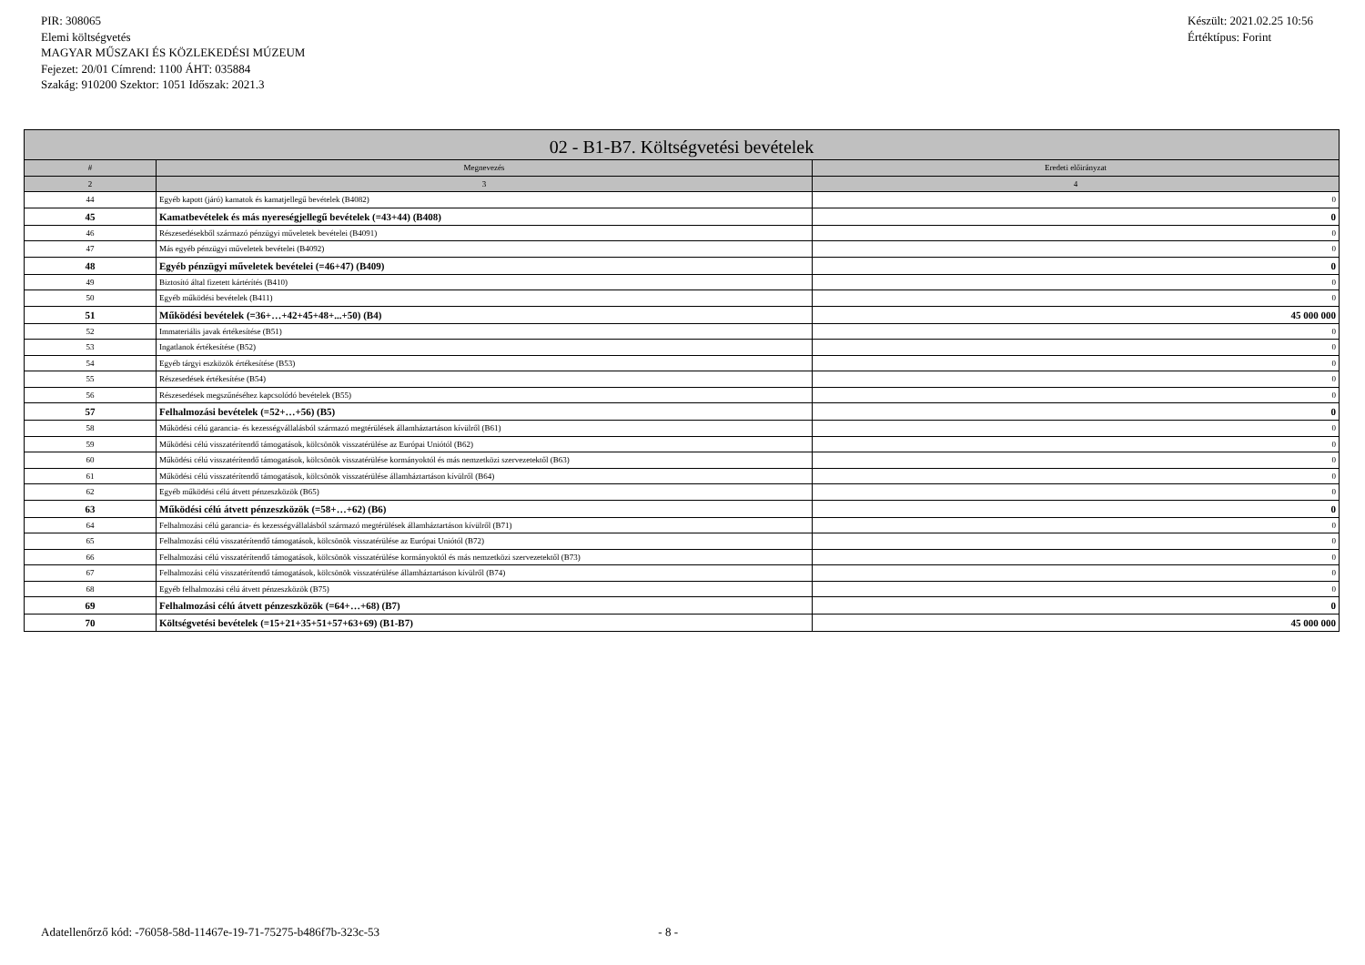PIR: 308065
Elemi költségvetés
MAGYAR MŰSZAKI ÉS KÖZLEKEDÉSI MÚZEUM
Fejezet: 20/01 Címrend: 1100 ÁHT: 035884
Szakág: 910200 Szektor: 1051 Időszak: 2021.3
Készült: 2021.02.25 10:56
Értéktípus: Forint
| 02 - B1-B7. Költségvetési bevételek | | |
| --- | --- | --- |
| # | Megnevezés | Eredeti előirányzat |
| 2 | 3 | 4 |
| 44 | Egyéb kapott (járó) kamatok és kamatjellegű bevételek (B4082) | 0 |
| 45 | Kamatbevételek és más nyereségjellegű bevételek (=43+44) (B408) | 0 |
| 46 | Részesedésekből származó pénzügyi műveletek bevételei (B4091) | 0 |
| 47 | Más egyéb pénzügyi műveletek bevételei (B4092) | 0 |
| 48 | Egyéb pénzügyi műveletek bevételei (=46+47) (B409) | 0 |
| 49 | Biztosító által fizetett kártérítés (B410) | 0 |
| 50 | Egyéb működési bevételek (B411) | 0 |
| 51 | Működési bevételek (=36+…+42+45+48+...+50) (B4) | 45 000 000 |
| 52 | Immateriális javak értékesítése (B51) | 0 |
| 53 | Ingatlanok értékesítése (B52) | 0 |
| 54 | Egyéb tárgyi eszközök értékesítése (B53) | 0 |
| 55 | Részesedések értékesítése (B54) | 0 |
| 56 | Részesedések megszűnéséhez kapcsolódó bevételek (B55) | 0 |
| 57 | Felhalmozási bevételek (=52+…+56) (B5) | 0 |
| 58 | Működési célú garancia- és kezességvállalásból származó megtérülések államháztartáson kívülről (B61) | 0 |
| 59 | Működési célú visszatérítendő támogatások, kölcsönök visszatérülése az Európai Uniótól (B62) | 0 |
| 60 | Működési célú visszatérítendő támogatások, kölcsönök visszatérülése kormányoktól és más nemzetközi szervezetektől (B63) | 0 |
| 61 | Működési célú visszatérítendő támogatások, kölcsönök visszatérülése államháztartáson kívülről (B64) | 0 |
| 62 | Egyéb működési célú átvett pénzeszközök (B65) | 0 |
| 63 | Működési célú átvett pénzeszközök (=58+…+62) (B6) | 0 |
| 64 | Felhalmozási célú garancia- és kezességvállalásból származó megtérülések államháztartáson kívülről (B71) | 0 |
| 65 | Felhalmozási célú visszatérítendő támogatások, kölcsönök visszatérülése az Európai Uniótól (B72) | 0 |
| 66 | Felhalmozási célú visszatérítendő támogatások, kölcsönök visszatérülése kormányoktól és más nemzetközi szervezetektől (B73) | 0 |
| 67 | Felhalmozási célú visszatérítendő támogatások, kölcsönök visszatérülése államháztartáson kívülről (B74) | 0 |
| 68 | Egyéb felhalmozási célú átvett pénzeszközök (B75) | 0 |
| 69 | Felhalmozási célú átvett pénzeszközök (=64+…+68) (B7) | 0 |
| 70 | Költségvetési bevételek (=15+21+35+51+57+63+69) (B1-B7) | 45 000 000 |
Adatellenőrző kód: -76058-58d-11467e-19-71-75275-b486f7b-323c-53 - 8 -